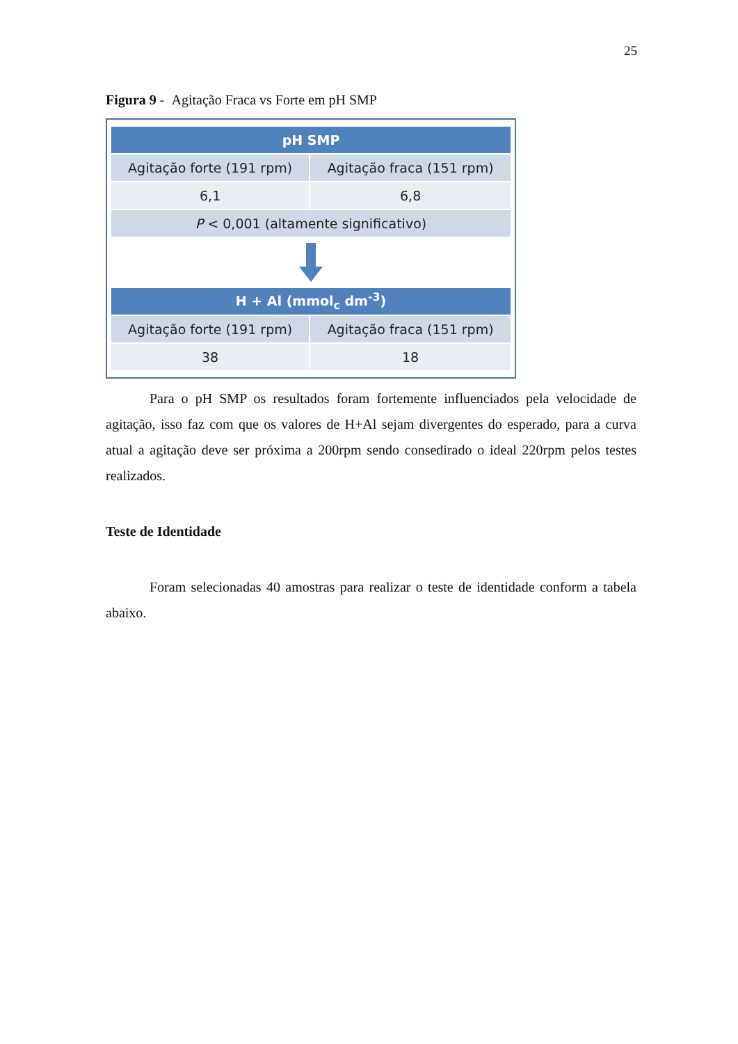25
Figura 9 - Agitação Fraca vs Forte em pH SMP
| pH SMP | |
| --- | --- |
| Agitação forte (191 rpm) | Agitação fraca (151 rpm) |
| 6,1 | 6,8 |
| P < 0,001 (altamente significativo) | |
| H + Al (mmol<sub>c</sub> dm<sup>-3</sup>) | |
| --- | --- |
| Agitação forte (191 rpm) | Agitação fraca (151 rpm) |
| 38 | 18 |
Para o pH SMP os resultados foram fortemente influenciados pela velocidade de agitação, isso faz com que os valores de H+Al sejam divergentes do esperado, para a curva atual a agitação deve ser próxima a 200rpm sendo consedirado o ideal 220rpm pelos testes realizados.
Teste de Identidade
Foram selecionadas 40 amostras para realizar o teste de identidade conform a tabela abaixo.